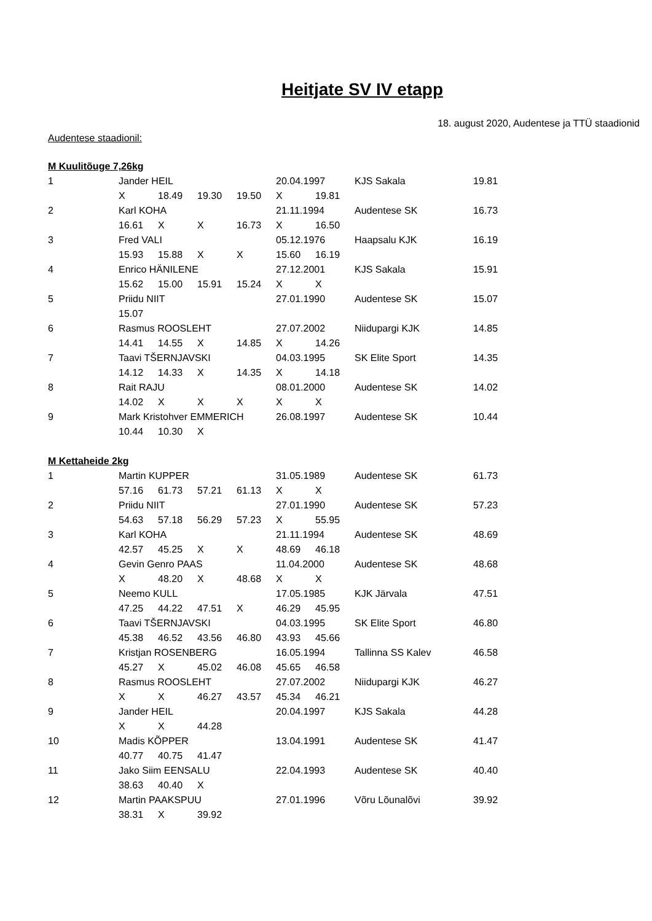Heitjate SV IV etapp
18. august 2020, Audentese ja TTÜ staadionid
Audentese staadionil:
| M Kuulitõuge 7,26kg | | | | | | | | |
| 1 | Jander HEIL | | | | 20.04.1997 | | KJS Sakala | 19.81 |
| | X | 18.49 | 19.30 | 19.50 | X | 19.81 | | |
| 2 | Karl KOHA | | | | 21.11.1994 | | Audentese SK | 16.73 |
| | 16.61 | X | X | 16.73 | X | 16.50 | | |
| 3 | Fred VALI | | | | 05.12.1976 | | Haapsalu KJK | 16.19 |
| | 15.93 | 15.88 | X | X | 15.60 | 16.19 | | |
| 4 | Enrico HÄNILENE | | | | 27.12.2001 | | KJS Sakala | 15.91 |
| | 15.62 | 15.00 | 15.91 | 15.24 | X | X | | |
| 5 | Priidu NIIT | | | | 27.01.1990 | | Audentese SK | 15.07 |
| | 15.07 | | | | | | | |
| 6 | Rasmus ROOSLEHT | | | | 27.07.2002 | | Niidupargi KJK | 14.85 |
| | 14.41 | 14.55 | X | 14.85 | X | 14.26 | | |
| 7 | Taavi TŠERNJAVSKI | | | | 04.03.1995 | | SK Elite Sport | 14.35 |
| | 14.12 | 14.33 | X | 14.35 | X | 14.18 | | |
| 8 | Rait RAJU | | | | 08.01.2000 | | Audentese SK | 14.02 |
| | 14.02 | X | X | X | X | X | | |
| 9 | Mark Kristohver EMMERICH | | | | 26.08.1997 | | Audentese SK | 10.44 |
| | 10.44 | 10.30 | X | | | | | |
| M Kettaheide 2kg | | | | | | | | |
| 1 | Martin KUPPER | | | | 31.05.1989 | | Audentese SK | 61.73 |
| | 57.16 | 61.73 | 57.21 | 61.13 | X | X | | |
| 2 | Priidu NIIT | | | | 27.01.1990 | | Audentese SK | 57.23 |
| | 54.63 | 57.18 | 56.29 | 57.23 | X | 55.95 | | |
| 3 | Karl KOHA | | | | 21.11.1994 | | Audentese SK | 48.69 |
| | 42.57 | 45.25 | X | X | 48.69 | 46.18 | | |
| 4 | Gevin Genro PAAS | | | | 11.04.2000 | | Audentese SK | 48.68 |
| | X | 48.20 | X | 48.68 | X | X | | |
| 5 | Neemo KULL | | | | 17.05.1985 | | KJK Järvala | 47.51 |
| | 47.25 | 44.22 | 47.51 | X | 46.29 | 45.95 | | |
| 6 | Taavi TŠERNJAVSKI | | | | 04.03.1995 | | SK Elite Sport | 46.80 |
| | 45.38 | 46.52 | 43.56 | 46.80 | 43.93 | 45.66 | | |
| 7 | Kristjan ROSENBERG | | | | 16.05.1994 | | Tallinna SS Kalev | 46.58 |
| | 45.27 | X | 45.02 | 46.08 | 45.65 | 46.58 | | |
| 8 | Rasmus ROOSLEHT | | | | 27.07.2002 | | Niidupargi KJK | 46.27 |
| | X | X | 46.27 | 43.57 | 45.34 | 46.21 | | |
| 9 | Jander HEIL | | | | 20.04.1997 | | KJS Sakala | 44.28 |
| | X | X | 44.28 | | | | | |
| 10 | Madis KÕPPER | | | | 13.04.1991 | | Audentese SK | 41.47 |
| | 40.77 | 40.75 | 41.47 | | | | | |
| 11 | Jako Siim EENSALU | | | | 22.04.1993 | | Audentese SK | 40.40 |
| | 38.63 | 40.40 | X | | | | | |
| 12 | Martin PAAKSPUU | | | | 27.01.1996 | | Võru Lõunalõvi | 39.92 |
| | 38.31 | X | 39.92 | | | | | |